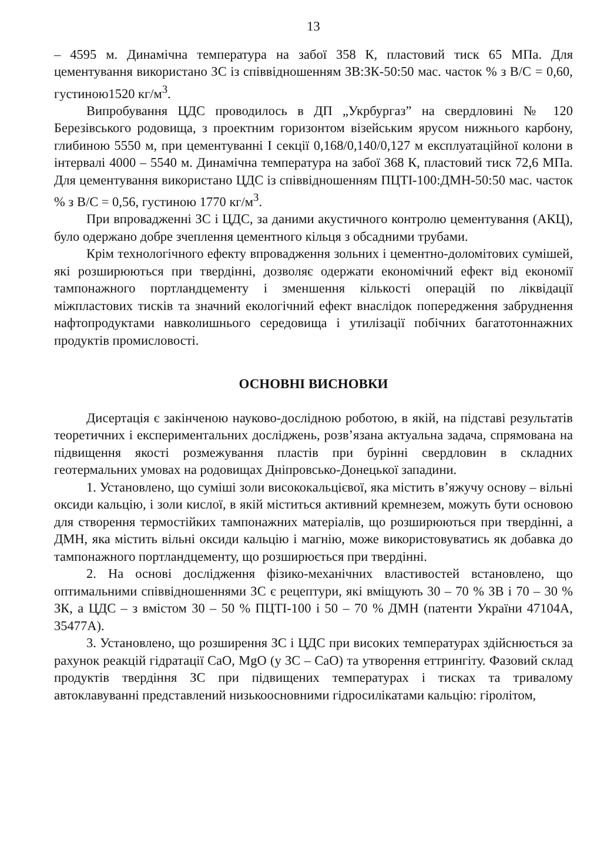13
– 4595 м. Динамічна температура на забої 358 К, пластовий тиск 65 МПа. Для цементування використано ЗС із співвідношенням ЗВ:ЗК-50:50 мас. часток % з В/С = 0,60, густиною1520 кг/м<sup>3</sup>.
Випробування ЦДС проводилось в ДП „Укрбургаз” на свердловині № 120 Березівського родовища, з проектним горизонтом візейським ярусом нижнього карбону, глибиною 5550 м, при цементуванні І секції 0,168/0,140/0,127 м експлуатаційної колони в інтервалі 4000 – 5540 м. Динамічна температура на забої 368 К, пластовий тиск 72,6 МПа. Для цементування використано ЦДС із співвідношенням ПЦТІ-100:ДМН-50:50 мас. часток % з В/С = 0,56, густиною 1770 кг/м<sup>3</sup>.
При впровадженні ЗС і ЦДС, за даними акустичного контролю цементування (АКЦ), було одержано добре зчеплення цементного кільця з обсадними трубами.
Крім технологічного ефекту впровадження зольних і цементно-доломітових сумішей, які розширюються при твердінні, дозволяє одержати економічний ефект від економії тампонажного портландцементу і зменшення кількості операцій по ліквідації міжпластових тисків та значний екологічний ефект внаслідок попередження забруднення нафтопродуктами навколишнього середовища і утилізації побічних багатотоннажних продуктів промисловості.
ОСНОВНІ ВИСНОВКИ
Дисертація є закінченою науково-дослідною роботою, в якій, на підставі результатів теоретичних і експериментальних досліджень, розв’язана актуальна задача, спрямована на підвищення якості розмежування пластів при бурінні свердловин в складних геотермальних умовах на родовищах Дніпровсько-Донецької западини.
1. Установлено, що суміші золи висококальцієвої, яка містить в’яжучу основу – вільні оксиди кальцію, і золи кислої, в якій міститься активний кремнезем, можуть бути основою для створення термостійких тампонажних матеріалів, що розширюються при твердінні, а ДМН, яка містить вільні оксиди кальцію і магнію, може використовуватись як добавка до тампонажного портландцементу, що розширюється при твердінні.
2. На основі дослідження фізико-механічних властивостей встановлено, що оптимальними співвідношеннями ЗС є рецептури, які вміщують 30 – 70 % ЗВ і 70 – 30 % ЗК, а ЦДС – з вмістом 30 – 50 % ПЦТІ-100 і 50 – 70 % ДМН (патенти України 47104А, 35477А).
3. Установлено, що розширення ЗС і ЦДС при високих температурах здійснюється за рахунок реакцій гідратації CaO, MgO (у ЗС – CaO) та утворення еттрингіту. Фазовий склад продуктів твердіння ЗС при підвищених температурах і тисках та тривалому автоклавуванні представлений низькоосновними гідросилікатами кальцію: гіролітом,